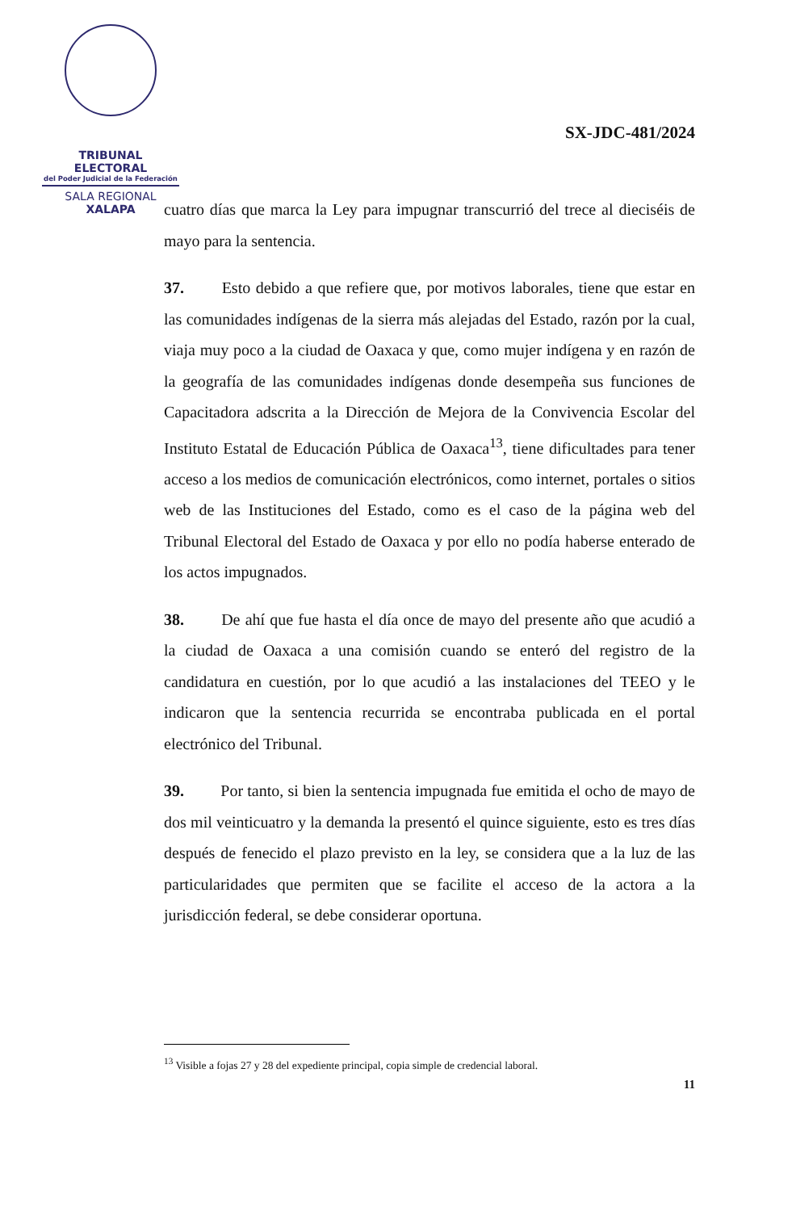TRIBUNAL ELECTORAL
del Poder Judicial de la Federación
SALA REGIONAL
XALAPA
SX-JDC-481/2024
cuatro días que marca la Ley para impugnar transcurrió del trece al dieciséis de mayo para la sentencia.
37. Esto debido a que refiere que, por motivos laborales, tiene que estar en las comunidades indígenas de la sierra más alejadas del Estado, razón por la cual, viaja muy poco a la ciudad de Oaxaca y que, como mujer indígena y en razón de la geografía de las comunidades indígenas donde desempeña sus funciones de Capacitadora adscrita a la Dirección de Mejora de la Convivencia Escolar del Instituto Estatal de Educación Pública de Oaxaca<sup>13</sup>, tiene dificultades para tener acceso a los medios de comunicación electrónicos, como internet, portales o sitios web de las Instituciones del Estado, como es el caso de la página web del Tribunal Electoral del Estado de Oaxaca y por ello no podía haberse enterado de los actos impugnados.
38. De ahí que fue hasta el día once de mayo del presente año que acudió a la ciudad de Oaxaca a una comisión cuando se enteró del registro de la candidatura en cuestión, por lo que acudió a las instalaciones del TEEO y le indicaron que la sentencia recurrida se encontraba publicada en el portal electrónico del Tribunal.
39. Por tanto, si bien la sentencia impugnada fue emitida el ocho de mayo de dos mil veinticuatro y la demanda la presentó el quince siguiente, esto es tres días después de fenecido el plazo previsto en la ley, se considera que a la luz de las particularidades que permiten que se facilite el acceso de la actora a la jurisdicción federal, se debe considerar oportuna.
<sup>13</sup> Visible a fojas 27 y 28 del expediente principal, copia simple de credencial laboral.
11